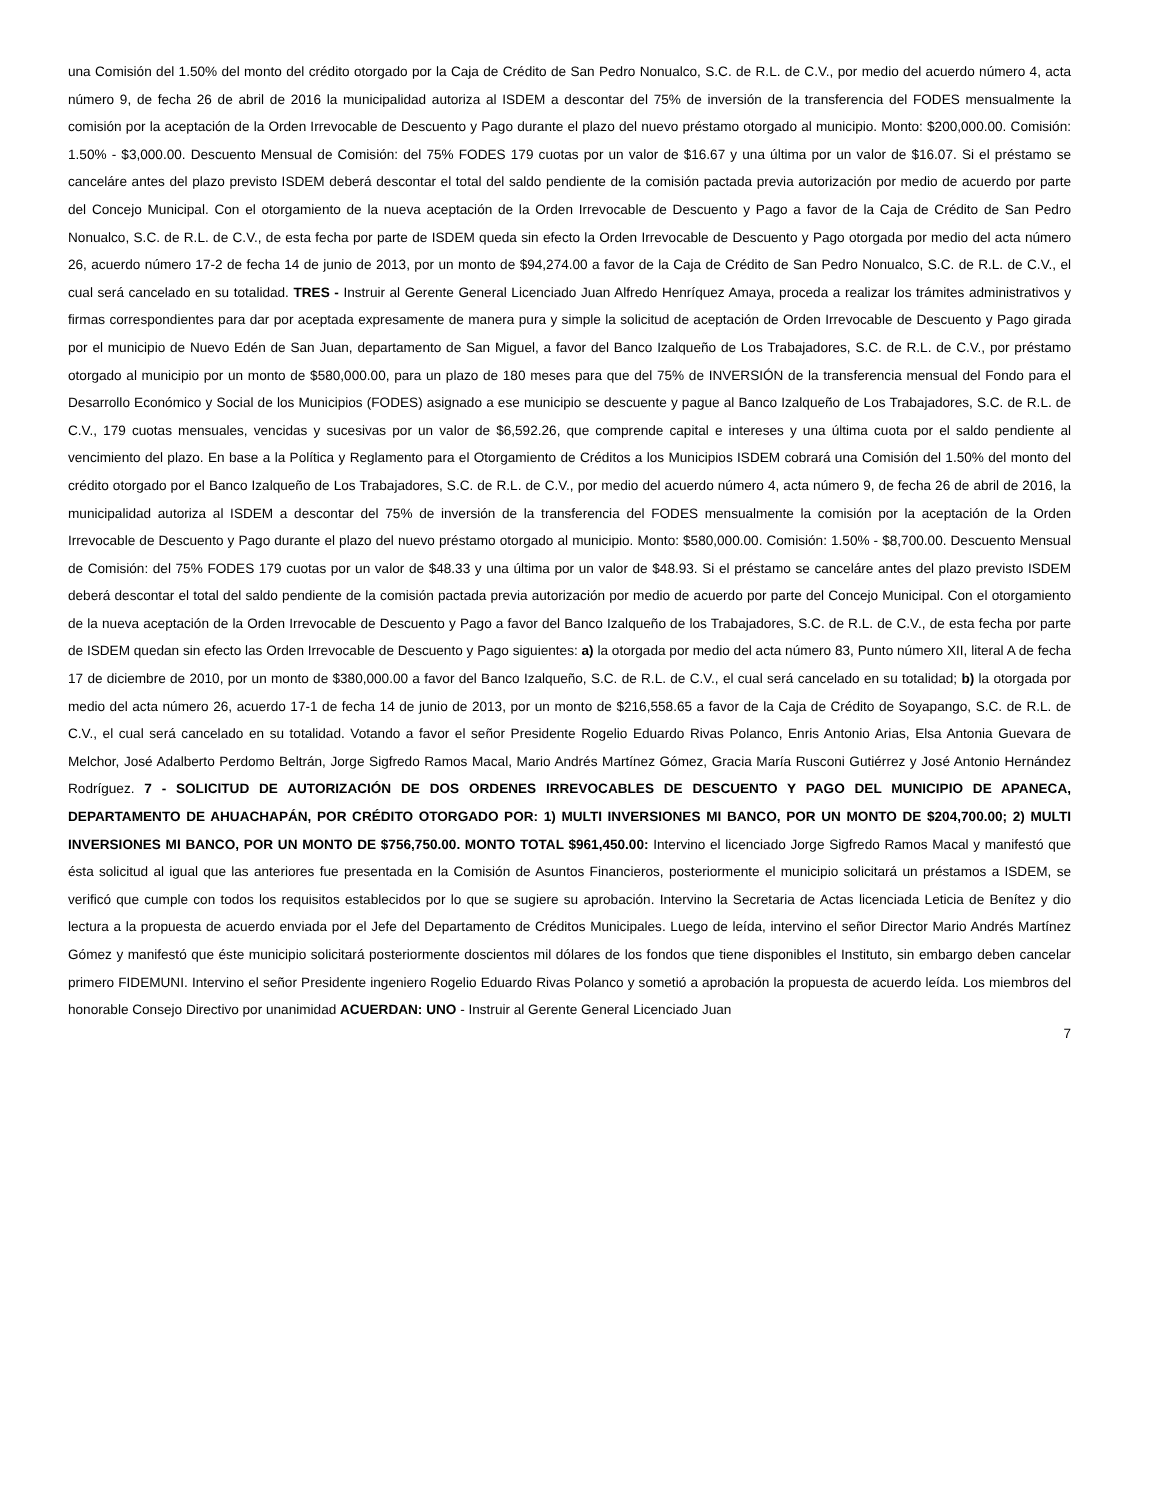una Comisión del 1.50% del monto del crédito otorgado por la Caja de Crédito de San Pedro Nonualco, S.C. de R.L. de C.V., por medio del acuerdo número 4, acta número 9, de fecha 26 de abril de 2016 la municipalidad autoriza al ISDEM a descontar del 75% de inversión de la transferencia del FODES mensualmente la comisión por la aceptación de la Orden Irrevocable de Descuento y Pago durante el plazo del nuevo préstamo otorgado al municipio. Monto: $200,000.00. Comisión: 1.50% - $3,000.00. Descuento Mensual de Comisión: del 75% FODES 179 cuotas por un valor de $16.67 y una última por un valor de $16.07. Si el préstamo se canceláre antes del plazo previsto ISDEM deberá descontar el total del saldo pendiente de la comisión pactada previa autorización por medio de acuerdo por parte del Concejo Municipal. Con el otorgamiento de la nueva aceptación de la Orden Irrevocable de Descuento y Pago a favor de la Caja de Crédito de San Pedro Nonualco, S.C. de R.L. de C.V., de esta fecha por parte de ISDEM queda sin efecto la Orden Irrevocable de Descuento y Pago otorgada por medio del acta número 26, acuerdo número 17-2 de fecha 14 de junio de 2013, por un monto de $94,274.00 a favor de la Caja de Crédito de San Pedro Nonualco, S.C. de R.L. de C.V., el cual será cancelado en su totalidad. TRES - Instruir al Gerente General Licenciado Juan Alfredo Henríquez Amaya, proceda a realizar los trámites administrativos y firmas correspondientes para dar por aceptada expresamente de manera pura y simple la solicitud de aceptación de Orden Irrevocable de Descuento y Pago girada por el municipio de Nuevo Edén de San Juan, departamento de San Miguel, a favor del Banco Izalqueño de Los Trabajadores, S.C. de R.L. de C.V., por préstamo otorgado al municipio por un monto de $580,000.00, para un plazo de 180 meses para que del 75% de INVERSIÓN de la transferencia mensual del Fondo para el Desarrollo Económico y Social de los Municipios (FODES) asignado a ese municipio se descuente y pague al Banco Izalqueño de Los Trabajadores, S.C. de R.L. de C.V., 179 cuotas mensuales, vencidas y sucesivas por un valor de $6,592.26, que comprende capital e intereses y una última cuota por el saldo pendiente al vencimiento del plazo. En base a la Política y Reglamento para el Otorgamiento de Créditos a los Municipios ISDEM cobrará una Comisión del 1.50% del monto del crédito otorgado por el Banco Izalqueño de Los Trabajadores, S.C. de R.L. de C.V., por medio del acuerdo número 4, acta número 9, de fecha 26 de abril de 2016, la municipalidad autoriza al ISDEM a descontar del 75% de inversión de la transferencia del FODES mensualmente la comisión por la aceptación de la Orden Irrevocable de Descuento y Pago durante el plazo del nuevo préstamo otorgado al municipio. Monto: $580,000.00. Comisión: 1.50% - $8,700.00. Descuento Mensual de Comisión: del 75% FODES 179 cuotas por un valor de $48.33 y una última por un valor de $48.93. Si el préstamo se canceláre antes del plazo previsto ISDEM deberá descontar el total del saldo pendiente de la comisión pactada previa autorización por medio de acuerdo por parte del Concejo Municipal. Con el otorgamiento de la nueva aceptación de la Orden Irrevocable de Descuento y Pago a favor del Banco Izalqueño de los Trabajadores, S.C. de R.L. de C.V., de esta fecha por parte de ISDEM quedan sin efecto las Orden Irrevocable de Descuento y Pago siguientes: a) la otorgada por medio del acta número 83, Punto número XII, literal A de fecha 17 de diciembre de 2010, por un monto de $380,000.00 a favor del Banco Izalqueño, S.C. de R.L. de C.V., el cual será cancelado en su totalidad; b) la otorgada por medio del acta número 26, acuerdo 17-1 de fecha 14 de junio de 2013, por un monto de $216,558.65 a favor de la Caja de Crédito de Soyapango, S.C. de R.L. de C.V., el cual será cancelado en su totalidad. Votando a favor el señor Presidente Rogelio Eduardo Rivas Polanco, Enris Antonio Arias, Elsa Antonia Guevara de Melchor, José Adalberto Perdomo Beltrán, Jorge Sigfredo Ramos Macal, Mario Andrés Martínez Gómez, Gracia María Rusconi Gutiérrez y José Antonio Hernández Rodríguez. 7 - SOLICITUD DE AUTORIZACIÓN DE DOS ORDENES IRREVOCABLES DE DESCUENTO Y PAGO DEL MUNICIPIO DE APANECA, DEPARTAMENTO DE AHUACHAPÁN, POR CRÉDITO OTORGADO POR: 1) MULTI INVERSIONES MI BANCO, POR UN MONTO DE $204,700.00; 2) MULTI INVERSIONES MI BANCO, POR UN MONTO DE $756,750.00. MONTO TOTAL $961,450.00: Intervino el licenciado Jorge Sigfredo Ramos Macal y manifestó que ésta solicitud al igual que las anteriores fue presentada en la Comisión de Asuntos Financieros, posteriormente el municipio solicitará un préstamos a ISDEM, se verificó que cumple con todos los requisitos establecidos por lo que se sugiere su aprobación. Intervino la Secretaria de Actas licenciada Leticia de Benítez y dio lectura a la propuesta de acuerdo enviada por el Jefe del Departamento de Créditos Municipales. Luego de leída, intervino el señor Director Mario Andrés Martínez Gómez y manifestó que éste municipio solicitará posteriormente doscientos mil dólares de los fondos que tiene disponibles el Instituto, sin embargo deben cancelar primero FIDEMUNI. Intervino el señor Presidente ingeniero Rogelio Eduardo Rivas Polanco y sometió a aprobación la propuesta de acuerdo leída. Los miembros del honorable Consejo Directivo por unanimidad ACUERDAN: UNO - Instruir al Gerente General Licenciado Juan
7